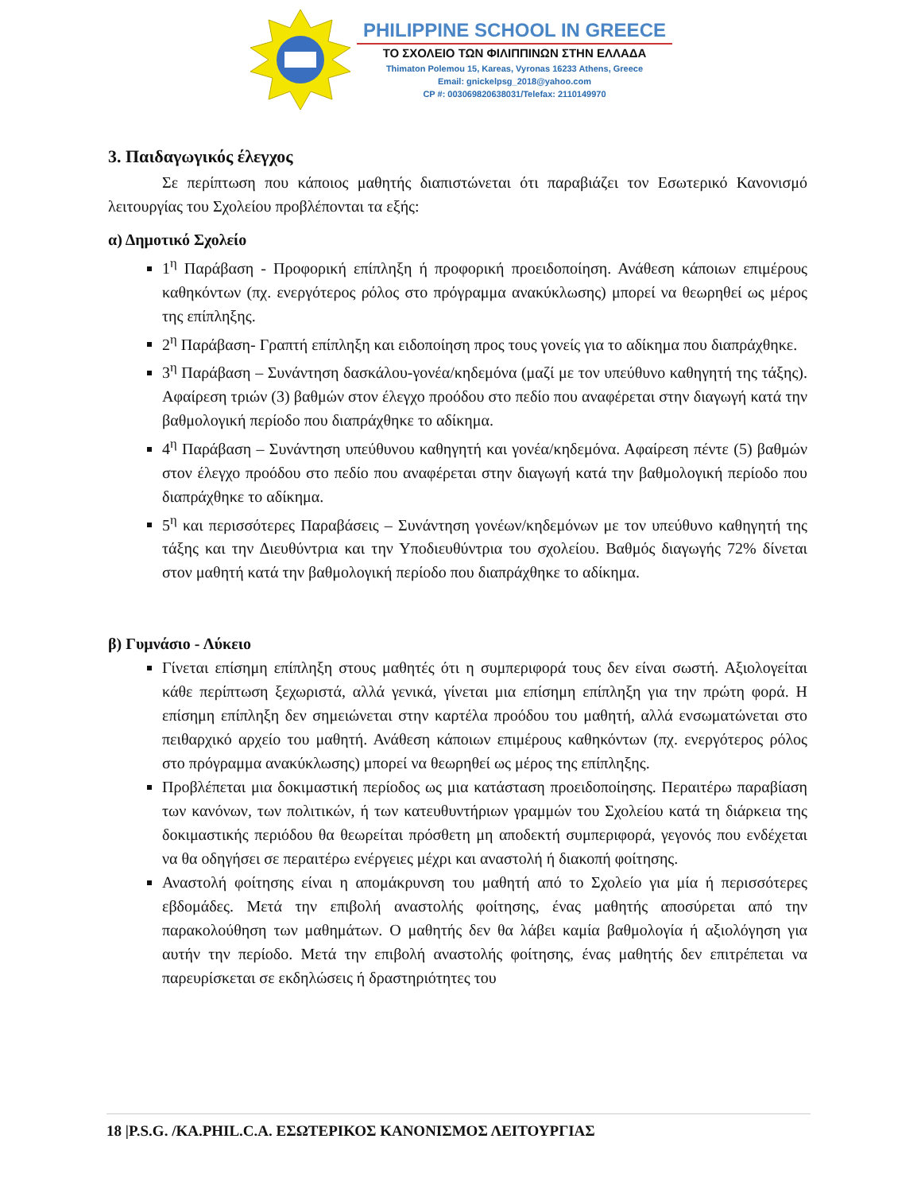PHILIPPINE SCHOOL IN GREECE
ΤΟ ΣΧΟΛΕΙΟ ΤΩΝ ΦΙΛΙΠΠΙΝΩΝ ΣΤΗΝ ΕΛΛΑΔΑ
Thimaton Polemou 15, Kareas, Vyronas 16233 Athens, Greece
Email: gnickelpsg_2018@yahoo.com
CP #: 00306982063803​1/Telefax: 2110149970
3. Παιδαγωγικός έλεγχος
Σε περίπτωση που κάποιος μαθητής διαπιστώνεται ότι παραβιάζει τον Εσωτερικό Κανονισμό λειτουργίας του Σχολείου προβλέπονται τα εξής:
α) Δημοτικό Σχολείο
1<sup>η</sup> Παράβαση - Προφορική επίπληξη ή προφορική προειδοποίηση. Ανάθεση κάποιων επιμέρους καθηκόντων (πχ. ενεργότερος ρόλος στο πρόγραμμα ανακύκλωσης) μπορεί να θεωρηθεί ως μέρος της επίπληξης.
2<sup>η</sup> Παράβαση- Γραπτή επίπληξη και ειδοποίηση προς τους γονείς για το αδίκημα που διαπράχθηκε.
3<sup>η</sup> Παράβαση – Συνάντηση δασκάλου-γονέα/κηδεμόνα (μαζί με τον υπεύθυνο καθηγητή της τάξης). Αφαίρεση τριών (3) βαθμών στον έλεγχο προόδου στο πεδίο που αναφέρεται στην διαγωγή κατά την βαθμολογική περίοδο που διαπράχθηκε το αδίκημα.
4<sup>η</sup> Παράβαση – Συνάντηση υπεύθυνου καθηγητή και γονέα/κηδεμόνα. Αφαίρεση πέντε (5) βαθμών στον έλεγχο προόδου στο πεδίο που αναφέρεται στην διαγωγή κατά την βαθμολογική περίοδο που διαπράχθηκε το αδίκημα.
5<sup>η</sup> και περισσότερες Παραβάσεις – Συνάντηση γονέων/κηδεμόνων με τον υπεύθυνο καθηγητή της τάξης και την Διευθύντρια και την Υποδιευθύντρια του σχολείου. Βαθμός διαγωγής 72% δίνεται στον μαθητή κατά την βαθμολογική περίοδο που διαπράχθηκε το αδίκημα.
β) Γυμνάσιο - Λύκειο
Γίνεται επίσημη επίπληξη στους μαθητές ότι η συμπεριφορά τους δεν είναι σωστή. Αξιολογείται κάθε περίπτωση ξεχωριστά, αλλά γενικά, γίνεται μια επίσημη επίπληξη για την πρώτη φορά. Η επίσημη επίπληξη δεν σημειώνεται στην καρτέλα προόδου του μαθητή, αλλά ενσωματώνεται στο πειθαρχικό αρχείο του μαθητή. Ανάθεση κάποιων επιμέρους καθηκόντων (πχ. ενεργότερος ρόλος στο πρόγραμμα ανακύκλωσης) μπορεί να θεωρηθεί ως μέρος της επίπληξης.
Προβλέπεται μια δοκιμαστική περίοδος ως μια κατάσταση προειδοποίησης. Περαιτέρω παραβίαση των κανόνων, των πολιτικών, ή των κατευθυντήριων γραμμών του Σχολείου κατά τη διάρκεια της δοκιμαστικής περιόδου θα θεωρείται πρόσθετη μη αποδεκτή συμπεριφορά, γεγονός που ενδέχεται να θα οδηγήσει σε περαιτέρω ενέργειες μέχρι και αναστολή ή διακοπή φοίτησης.
Αναστολή φοίτησης είναι η απομάκρυνση του μαθητή από το Σχολείο για μία ή περισσότερες εβδομάδες. Μετά την επιβολή αναστολής φοίτησης, ένας μαθητής αποσύρεται από την παρακολούθηση των μαθημάτων. Ο μαθητής δεν θα λάβει καμία βαθμολογία ή αξιολόγηση για αυτήν την περίοδο. Μετά την επιβολή αναστολής φοίτησης, ένας μαθητής δεν επιτρέπεται να παρευρίσκεται σε εκδηλώσεις ή δραστηριότητες του
18 |P.S.G. /KA.PHIL.C.A. ΕΣΩΤΕΡΙΚΟΣ ΚΑΝΟΝΙΣΜΟΣ ΛΕΙΤΟΥΡΓΙΑΣ